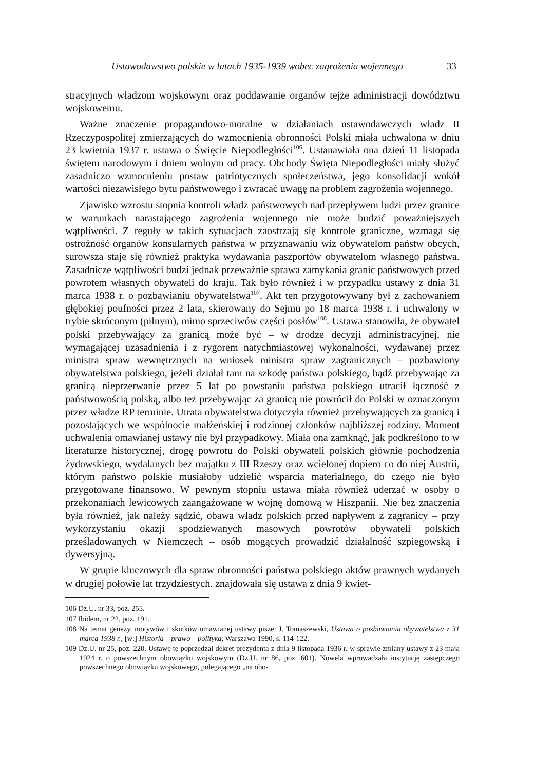Ustawodawstwo polskie w latach 1935-1939 wobec zagrożenia wojennego 33
stracyjnych władzom wojskowym oraz poddawanie organów tejże administracji dowództwu wojskowemu.
Ważne znaczenie propagandowo-moralne w działaniach ustawodawczych władz II Rzeczypospolitej zmierzających do wzmocnienia obronności Polski miała uchwalona w dniu 23 kwietnia 1937 r. ustawa o Święcie Niepodległości<sup>106</sup>. Ustanawiała ona dzień 11 listopada świętem narodowym i dniem wolnym od pracy. Obchody Święta Niepodległości miały służyć zasadniczo wzmocnieniu postaw patriotycznych społeczeństwa, jego konsolidacji wokół wartości niezawisłego bytu państwowego i zwracać uwagę na problem zagrożenia wojennego.
Zjawisko wzrostu stopnia kontroli władz państwowych nad przepływem ludzi przez granice w warunkach narastającego zagrożenia wojennego nie może budzić poważniejszych wątpliwości. Z reguły w takich sytuacjach zaostrzają się kontrole graniczne, wzmaga się ostrożność organów konsularnych państwa w przyznawaniu wiz obywatelom państw obcych, surowsza staje się również praktyka wydawania paszportów obywatelom własnego państwa. Zasadnicze wątpliwości budzi jednak przeważnie sprawa zamykania granic państwowych przed powrotem własnych obywateli do kraju. Tak było również i w przypadku ustawy z dnia 31 marca 1938 r. o pozbawianiu obywatelstwa<sup>107</sup>. Akt ten przygotowywany był z zachowaniem głębokiej poufności przez 2 lata, skierowany do Sejmu po 18 marca 1938 r. i uchwalony w trybie skróconym (pilnym), mimo sprzeciwów części posłów<sup>108</sup>. Ustawa stanowiła, że obywatel polski przebywający za granicą może być – w drodze decyzji administracyjnej, nie wymagającej uzasadnienia i z rygorem natychmiastowej wykonalności, wydawanej przez ministra spraw wewnętrznych na wniosek ministra spraw zagranicznych – pozbawiony obywatelstwa polskiego, jeżeli działał tam na szkodę państwa polskiego, bądź przebywając za granicą nieprzerwanie przez 5 lat po powstaniu państwa polskiego utracił łączność z państwowością polską, albo też przebywając za granicą nie powrócił do Polski w oznaczonym przez władze RP terminie. Utrata obywatelstwa dotyczyła również przebywających za granicą i pozostających we wspólnocie małżeńskiej i rodzinnej członków najbliższej rodziny. Moment uchwalenia omawianej ustawy nie był przypadkowy. Miała ona zamknąć, jak podkreślono to w literaturze historycznej, drogę powrotu do Polski obywateli polskich głównie pochodzenia żydowskiego, wydalanych bez majątku z III Rzeszy oraz wcielonej dopiero co do niej Austrii, którym państwo polskie musiałoby udzielić wsparcia materialnego, do czego nie było przygotowane finansowo. W pewnym stopniu ustawa miała również uderzać w osoby o przekonaniach lewicowych zaangażowane w wojnę domową w Hiszpanii. Nie bez znaczenia była również, jak należy sądzić, obawa władz polskich przed napływem z zagranicy – przy wykorzystaniu okazji spodziewanych masowych powrotów obywateli polskich prześladowanych w Niemczech – osób mogących prowadzić działalność szpiegowską i dywersyjną.
W grupie kluczowych dla spraw obronności państwa polskiego aktów prawnych wydanych w drugiej połowie lat trzydziestych. znajdowała się ustawa z dnia 9 kwiet-
106 Dz.U. nr 33, poz. 255.
107 Ibidem, nr 22, poz. 191.
108 Na temat genezy, motywów i skutków omawianej ustawy pisze: J. Tomaszewski, Ustawa o pozbawianiu obywatelstwa z 31 marca 1938 r., [w:] Historia – prawo – polityka, Warszawa 1990, s. 114-122.
109 Dz.U. nr 25, poz. 220. Ustawę tę poprzedzał dekret prezydenta z dnia 9 listopada 1936 r. w sprawie zmiany ustawy z 23 maja 1924 r. o powszechnym obowiązku wojskowym (Dz.U. nr 86, poz. 601). Nowela wprowadzała instytucję zastępczego powszechnego obowiązku wojskowego, polegającego „na obo-